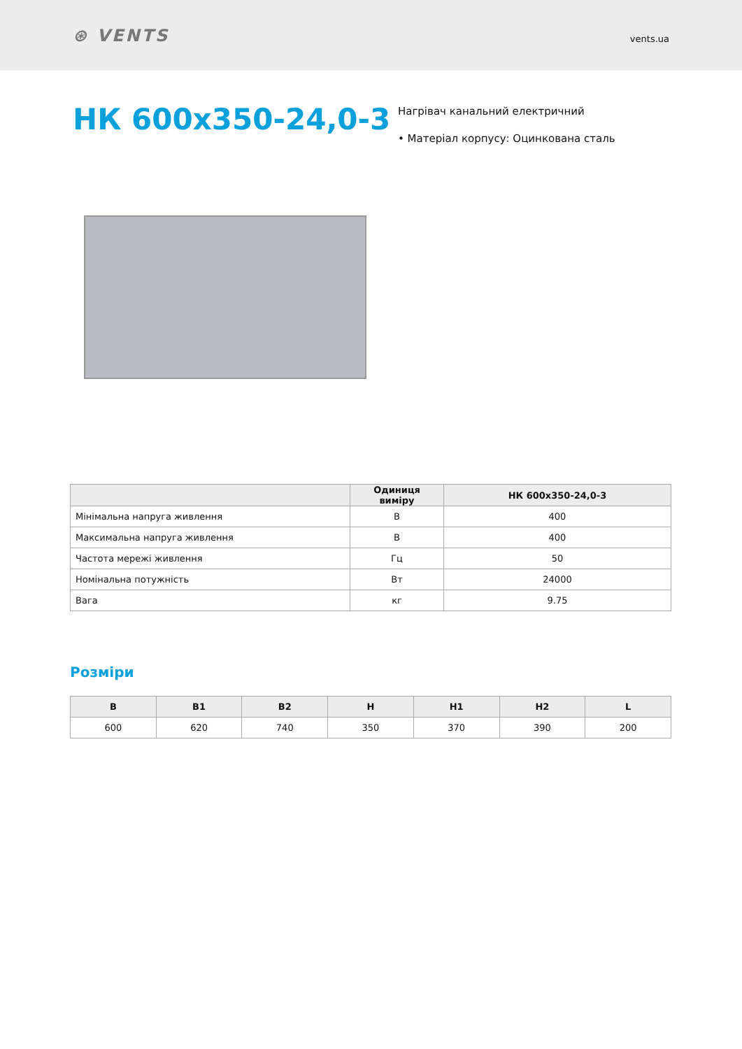⊛ VENTS
vents.ua
НК 600х350-24,0-3
Нагрівач канальний електричний
• Матеріал корпусу: Оцинкована сталь
| | Одиниця виміру | НК 600х350-24,0-3 |
| --- | --- | --- |
| Мінімальна напруга живлення | В | 400 |
| Максимальна напруга живлення | В | 400 |
| Частота мережі живлення | Гц | 50 |
| Номінальна потужність | Вт | 24000 |
| Вага | кг | 9.75 |
Розміри
| B | B1 | B2 | H | H1 | H2 | L |
| --- | --- | --- | --- | --- | --- | --- |
| 600 | 620 | 740 | 350 | 370 | 390 | 200 |